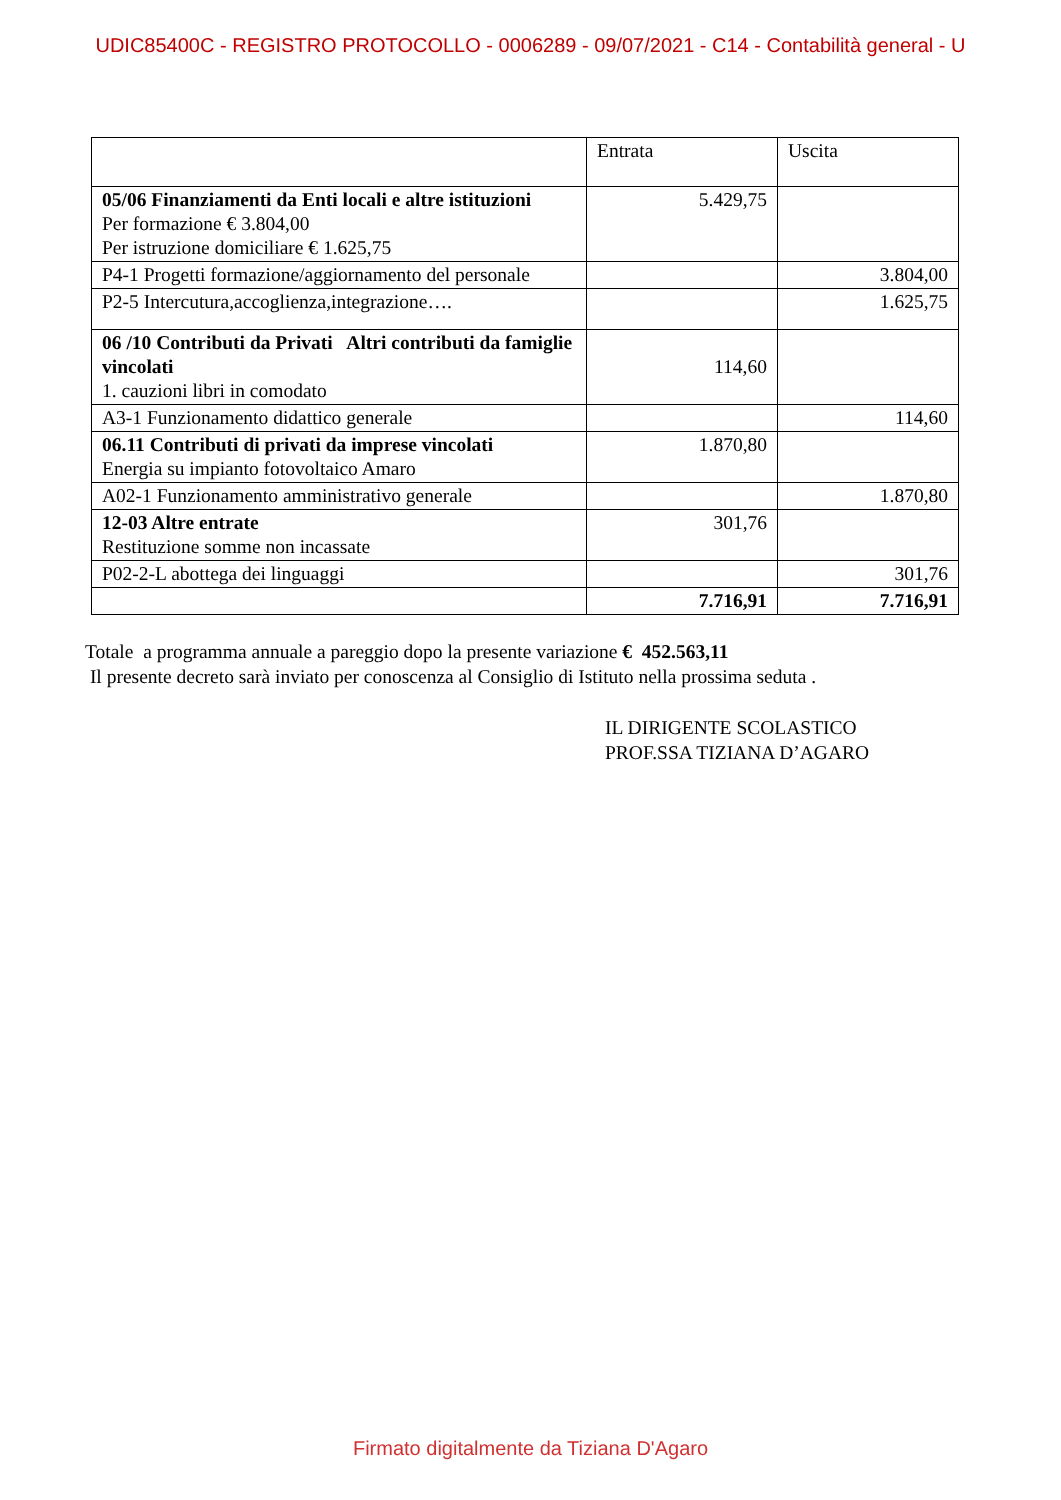UDIC85400C - REGISTRO PROTOCOLLO - 0006289 - 09/07/2021 - C14 - Contabilità general - U
| | Entrata | Uscita |
| 05/06 Finanziamenti da Enti locali e altre istituzioni Per formazione € 3.804,00 Per istruzione domiciliare € 1.625,75 | 5.429,75 | |
| P4-1 Progetti formazione/aggiornamento del personale | | 3.804,00 |
| P2-5 Intercutura,accoglienza,integrazione…. | | 1.625,75 |
| 06 /10 Contributi da Privati Altri contributi da famiglie vincolati 1. cauzioni libri in comodato | 114,60 | |
| A3-1 Funzionamento didattico generale | | 114,60 |
| 06.11 Contributi di privati da imprese vincolati Energia su impianto fotovoltaico Amaro | 1.870,80 | |
| A02-1 Funzionamento amministrativo generale | | 1.870,80 |
| 12-03 Altre entrate Restituzione somme non incassate | 301,76 | |
| P02-2-L abottega dei linguaggi | | 301,76 |
| | 7.716,91 | 7.716,91 |
Totale a programma annuale a pareggio dopo la presente variazione € 452.563,11
Il presente decreto sarà inviato per conoscenza al Consiglio di Istituto nella prossima seduta .
IL DIRIGENTE SCOLASTICO
PROF.SSA TIZIANA D’AGARO
Firmato digitalmente da Tiziana D'Agaro